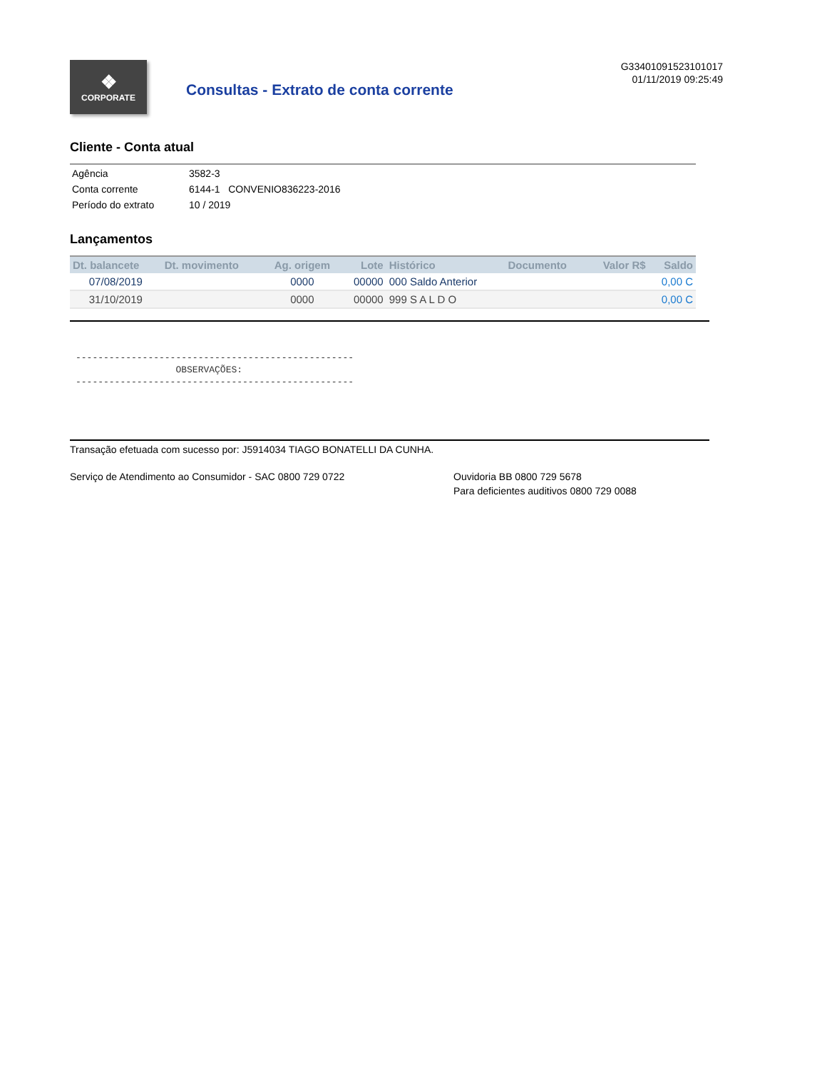❖
CORPORATE
Consultas - Extrato de conta corrente
G33401091523101017
01/11/2019 09:25:49
Cliente - Conta atual
| Agência | 3582-3 |
| Conta corrente | 6144-1 CONVENIO836223-2016 |
| Período do extrato | 10 / 2019 |
Lançamentos
| Dt. balancete | Dt. movimento | Ag. origem | Lote | Histórico | Documento | Valor R$ | Saldo |
| --- | --- | --- | --- | --- | --- | --- | --- |
| 07/08/2019 | | 0000 | 00000 | 000 Saldo Anterior | | | 0,00 C |
| 31/10/2019 | | 0000 | 00000 | 999 S A L D O | | | 0,00 C |
-------------------------------------------------- OBSERVAÇÕES: --------------------------------------------------
Transação efetuada com sucesso por: J5914034 TIAGO BONATELLI DA CUNHA.
Serviço de Atendimento ao Consumidor - SAC 0800 729 0722
Ouvidoria BB 0800 729 5678
Para deficientes auditivos 0800 729 0088